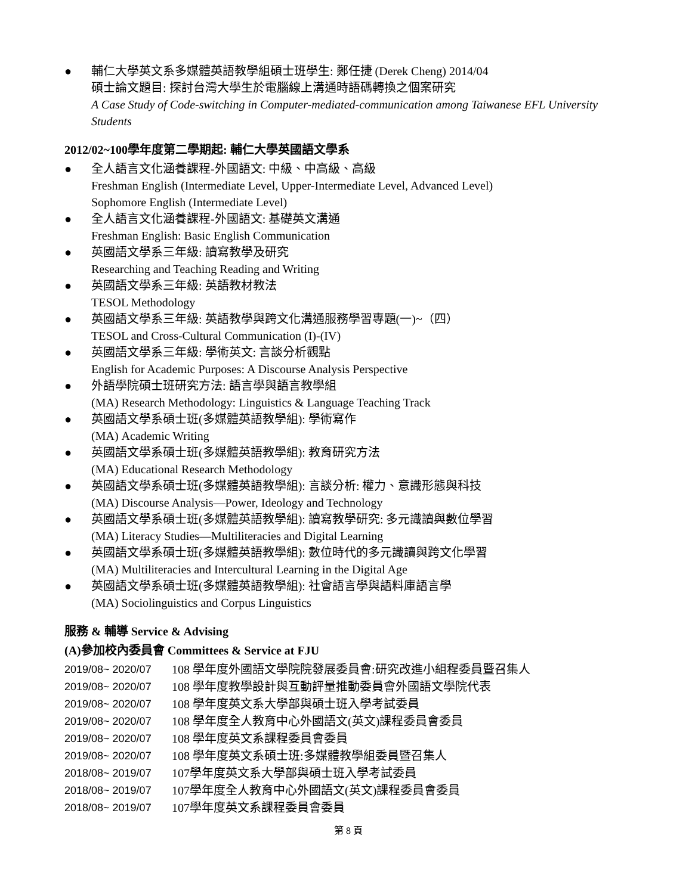● 輔仁大學英文系多媒體英語教學組碩士班學生: 鄭任捷 (Derek Cheng) 2014/04
碩士論文題目: 探討台灣大學生於電腦線上溝通時語碼轉換之個案研究
A Case Study of Code-switching in Computer-mediated-communication among Taiwanese EFL University Students
2012/02~100學年度第二學期起: 輔仁大學英國語文學系
● 全人語言文化涵養課程-外國語文: 中級、中高級、高級
Freshman English (Intermediate Level, Upper-Intermediate Level, Advanced Level)
Sophomore English (Intermediate Level)
● 全人語言文化涵養課程-外國語文: 基礎英文溝通
Freshman English: Basic English Communication
● 英國語文學系三年級: 讀寫教學及研究
Researching and Teaching Reading and Writing
● 英國語文學系三年級: 英語教材教法
TESOL Methodology
● 英國語文學系三年級: 英語教學與跨文化溝通服務學習專題(一)~（四）
TESOL and Cross-Cultural Communication (I)-(IV)
● 英國語文學系三年級: 學術英文: 言談分析觀點
English for Academic Purposes: A Discourse Analysis Perspective
● 外語學院碩士班研究方法: 語言學與語言教學組
(MA) Research Methodology: Linguistics & Language Teaching Track
● 英國語文學系碩士班(多媒體英語教學組): 學術寫作
(MA) Academic Writing
● 英國語文學系碩士班(多媒體英語教學組): 教育研究方法
(MA) Educational Research Methodology
● 英國語文學系碩士班(多媒體英語教學組): 言談分析: 權力、意識形態與科技
(MA) Discourse Analysis—Power, Ideology and Technology
● 英國語文學系碩士班(多媒體英語教學組): 讀寫教學研究: 多元識讀與數位學習
(MA) Literacy Studies—Multiliteracies and Digital Learning
● 英國語文學系碩士班(多媒體英語教學組): 數位時代的多元識讀與跨文化學習
(MA) Multiliteracies and Intercultural Learning in the Digital Age
● 英國語文學系碩士班(多媒體英語教學組): 社會語言學與語料庫語言學
(MA) Sociolinguistics and Corpus Linguistics
服務 & 輔導 Service & Advising
(A)參加校內委員會 Committees & Service at FJU
2019/08~ 2020/07 108 學年度外國語文學院院發展委員會:研究改進小組程委員暨召集人
2019/08~ 2020/07 108 學年度教學設計與互動評量推動委員會外國語文學院代表
2019/08~ 2020/07 108 學年度英文系大學部與碩士班入學考試委員
2019/08~ 2020/07 108 學年度全人教育中心外國語文(英文)課程委員會委員
2019/08~ 2020/07 108 學年度英文系課程委員會委員
2019/08~ 2020/07 108 學年度英文系碩士班:多媒體教學組委員暨召集人
2018/08~ 2019/07 107學年度英文系大學部與碩士班入學考試委員
2018/08~ 2019/07 107學年度全人教育中心外國語文(英文)課程委員會委員
2018/08~ 2019/07 107學年度英文系課程委員會委員
第 8 頁